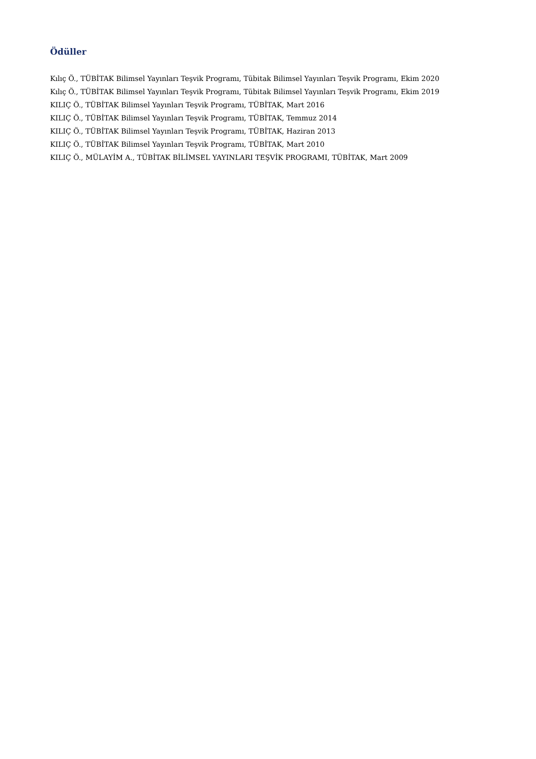Ödüller
Kılıç Ö., TÜBİTAK Bilimsel Yayınları Teşvik Programı, Tübitak Bilimsel Yayınları Teşvik Programı, Ekim 2020
Kılıç Ö., TÜBİTAK Bilimsel Yayınları Teşvik Programı, Tübitak Bilimsel Yayınları Teşvik Programı, Ekim 2019
KILIÇ Ö., TÜBİTAK Bilimsel Yayınları Teşvik Programı, TÜBİTAK, Mart 2016
KILIÇ Ö., TÜBİTAK Bilimsel Yayınları Teşvik Programı, TÜBİTAK, Temmuz 2014
KILIÇ Ö., TÜBİTAK Bilimsel Yayınları Teşvik Programı, TÜBİTAK, Haziran 2013
KILIÇ Ö., TÜBİTAK Bilimsel Yayınları Teşvik Programı, TÜBİTAK, Mart 2010
KILIÇ Ö., MÜLAYİM A., TÜBİTAK BİLİMSEL YAYINLARI TEŞVİK PROGRAMI, TÜBİTAK, Mart 2009